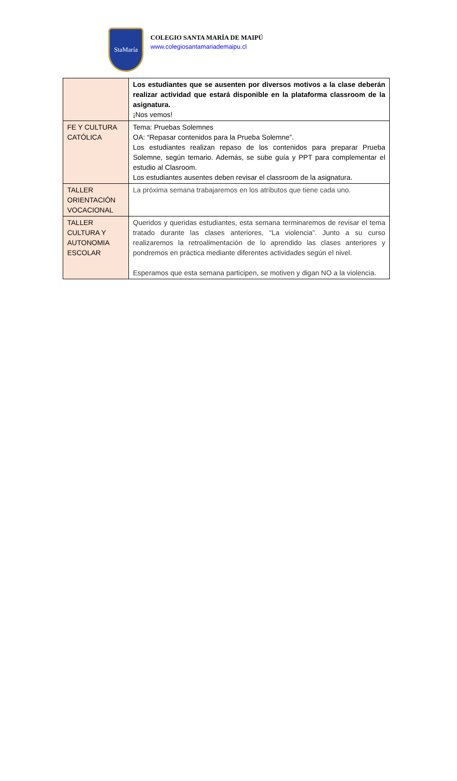StaMaría
COLEGIO SANTA MARÍA DE MAIPÚ
www.colegiosantamariademaipu.cl
| | Los estudiantes que se ausenten por diversos motivos a la clase deberán realizar actividad que estará disponible en la plataforma classroom de la asignatura. ¡Nos vemos! |
| FE Y CULTURA CATÓLICA | Tema: Pruebas Solemnes OA: “Repasar contenidos para la Prueba Solemne”. Los estudiantes realizan repaso de los contenidos para preparar Prueba Solemne, según temario. Además, se sube guía y PPT para complementar el estudio al Clasroom. Los estudiantes ausentes deben revisar el classroom de la asignatura. |
| TALLER ORIENTACIÓN VOCACIONAL | La próxima semana trabajaremos en los atributos que tiene cada uno. |
| TALLER CULTURA Y AUTONOMIA ESCOLAR | Queridos y queridas estudiantes, esta semana terminaremos de revisar el tema tratado durante las clases anteriores, “La violencia”. Junto a su curso realizaremos la retroalimentación de lo aprendido las clases anteriores y pondremos en práctica mediante diferentes actividades según el nivel. Esperamos que esta semana participen, se motiven y digan NO a la violencia. |